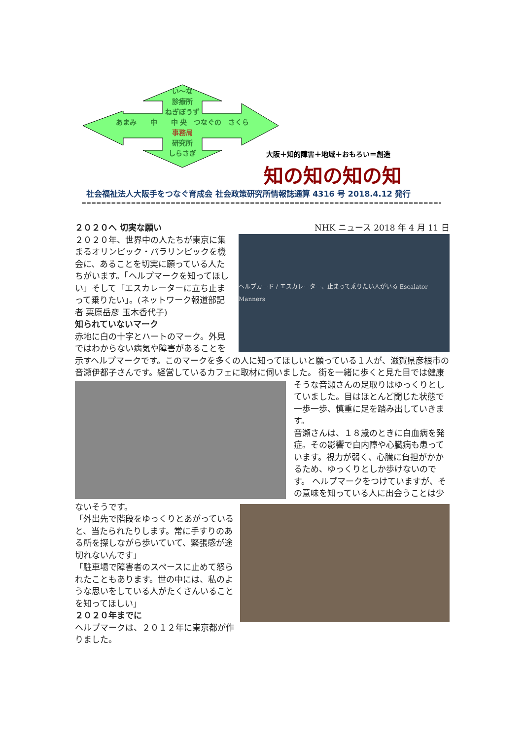い～な
診療所
ねぎぼうず
あまみ　　中　　中 央　つなぐの　さくら
事務局
研究所
しらさぎ
大阪＋知的障害＋地域＋おもろい＝創造
知の知の知の知
社会福祉法人大阪手をつなぐ育成会 社会政策研究所情報誌通算 4316 号 2018.4.12 発行
==============================================================================================
２０２０へ 切実な願い NHK ニュース 2018 年 4 月 11 日
ヘルプカード / エスカレーター、止まって乗りたい人がいる Escalator Manners
２０２０年、世界中の人たちが東京に集まるオリンピック・パラリンピックを機会に、あることを切実に願っている人たちがいます。「ヘルプマークを知ってほしい」そして「エスカレーターに立ち止まって乗りたい」。(ネットワーク報道部記者 栗原岳彦 玉木香代子)
知られていないマーク
赤地に白の十字とハートのマーク。外見ではわからない病気や障害があることを示すヘルプマークです。このマークを多くの人に知ってほしいと願っている１人が、滋賀県彦根市の音瀬伊都子さんです。経営しているカフェに取材に伺いました。
街を一緒に歩くと見た目では健康そうな音瀬さんの足取りはゆっくりとしていました。目はほとんど閉じた状態で一歩一歩、慎重に足を踏み出していきます。
音瀬さんは、１８歳のときに白血病を発症。その影響で白内障や心臓病も患っています。視力が弱く、心臓に負担がかかるため、ゆっくりとしか歩けないのです。
ヘルプマークをつけていますが、その意味を知っている人に出会うことは少ないそうです。
「外出先で階段をゆっくりとあがっていると、当たられたりします。常に手すりのある所を探しながら歩いていて、緊張感が途切れないんです」
「駐車場で障害者のスペースに止めて怒られたこともあります。世の中には、私のような思いをしている人がたくさんいることを知ってほしい」
２０２０年までに
ヘルプマークは、２０１２年に東京都が作りました。